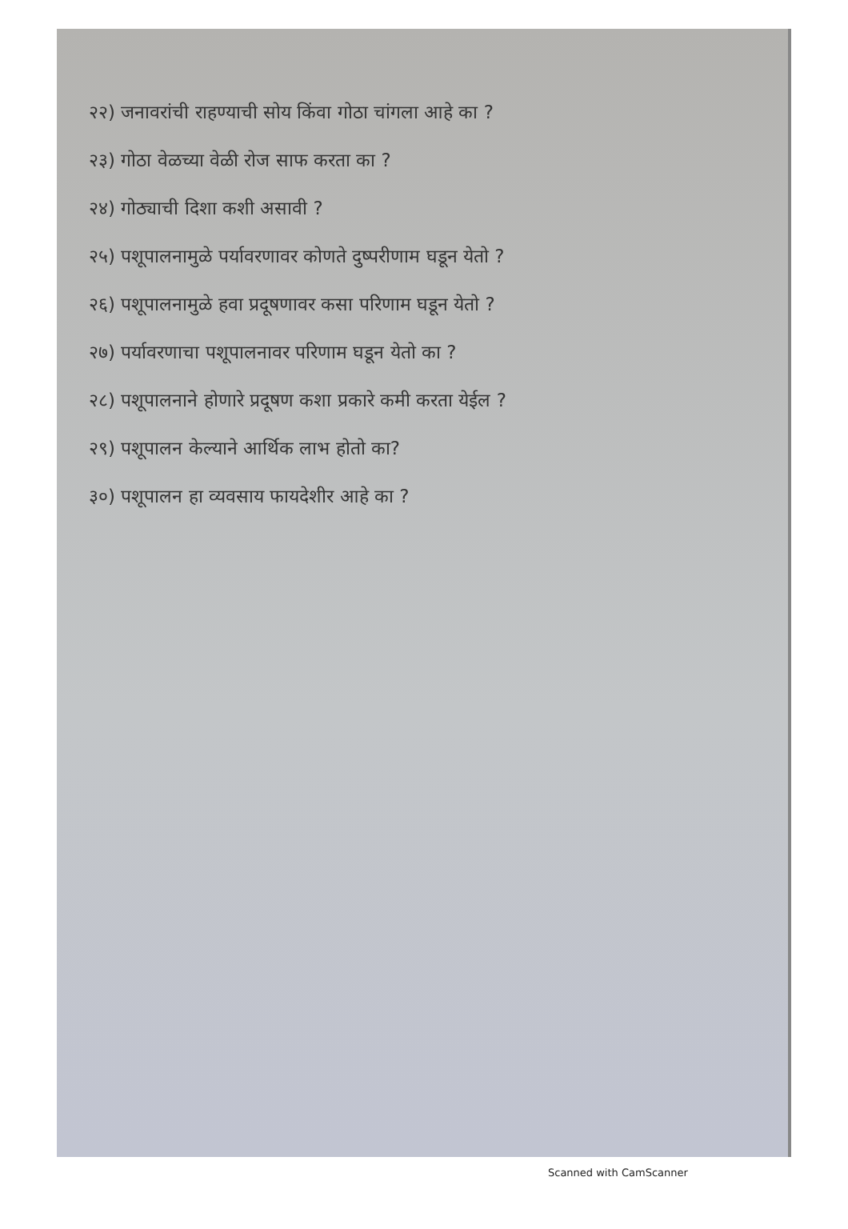२२) जनावरांची राहण्याची सोय किंवा गोठा चांगला आहे का ?
२३) गोठा वेळच्या वेळी रोज साफ करता का ?
२४) गोठ्याची दिशा कशी असावी ?
२५) पशूपालनामुळे पर्यावरणावर कोणते दुष्परीणाम घडून येतो ?
२६) पशूपालनामुळे हवा प्रदूषणावर कसा परिणाम घडून येतो ?
२७) पर्यावरणाचा पशूपालनावर परिणाम घडून येतो का ?
२८) पशूपालनाने होणारे प्रदूषण कशा प्रकारे कमी करता येईल ?
२९) पशूपालन केल्याने आर्थिक लाभ होतो का?
३०) पशूपालन हा व्यवसाय फायदेशीर आहे का ?
Scanned with CamScanner